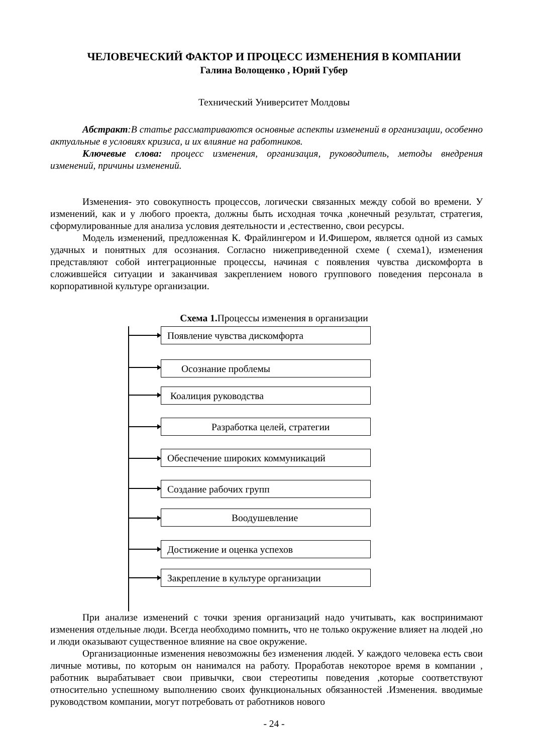ЧЕЛОВЕЧЕСКИЙ ФАКТОР И ПРОЦЕСС ИЗМЕНЕНИЯ В КОМПАНИИ
Галина Волощенко , Юрий Губер
Технический Университет Молдовы
Абстракт:В статье рассматриваются основные аспекты изменений в организации, особенно актуальные в условиях кризиса, и их влияние на работников.
Ключевые слова: процесс изменения, организация, руководитель, методы внедрения изменений, причины изменений.
Изменения- это совокупность процессов, логически связанных между собой во времени. У изменений, как и у любого проекта, должны быть исходная точка ,конечный результат, стратегия, сформулированные для анализа условия деятельности и ,естественно, свои ресурсы.
Модель изменений, предложенная К. Фрайлингером и И.Фишером, является одной из самых удачных и понятных для осознания. Согласно нижеприведенной схеме ( схема1), изменения представляют собой интеграционные процессы, начиная с появления чувства дискомфорта в сложившейся ситуации и заканчивая закреплением нового группового поведения персонала в корпоративной культуре организации.
Схема 1. Процессы изменения в организации
Появление чувства дискомфорта
Осознание проблемы
Коалиция руководства
Разработка целей, стратегии
Обеспечение широких коммуникаций
Создание рабочих групп
Воодушевление
Достижение и оценка успехов
Закрепление в культуре организации
При анализе изменений с точки зрения организаций надо учитывать, как воспринимают изменения отдельные люди. Всегда необходимо помнить, что не только окружение влияет на людей ,но и люди оказывают существенное влияние на свое окружение.
Организационные изменения невозможны без изменения людей. У каждого человека есть свои личные мотивы, по которым он нанимался на работу. Проработав некоторое время в компании , работник вырабатывает свои привычки, свои стереотипы поведения ,которые соответствуют относительно успешному выполнению своих функциональных обязанностей .Изменения. вводимые руководством компании, могут потребовать от работников нового
- 24 -